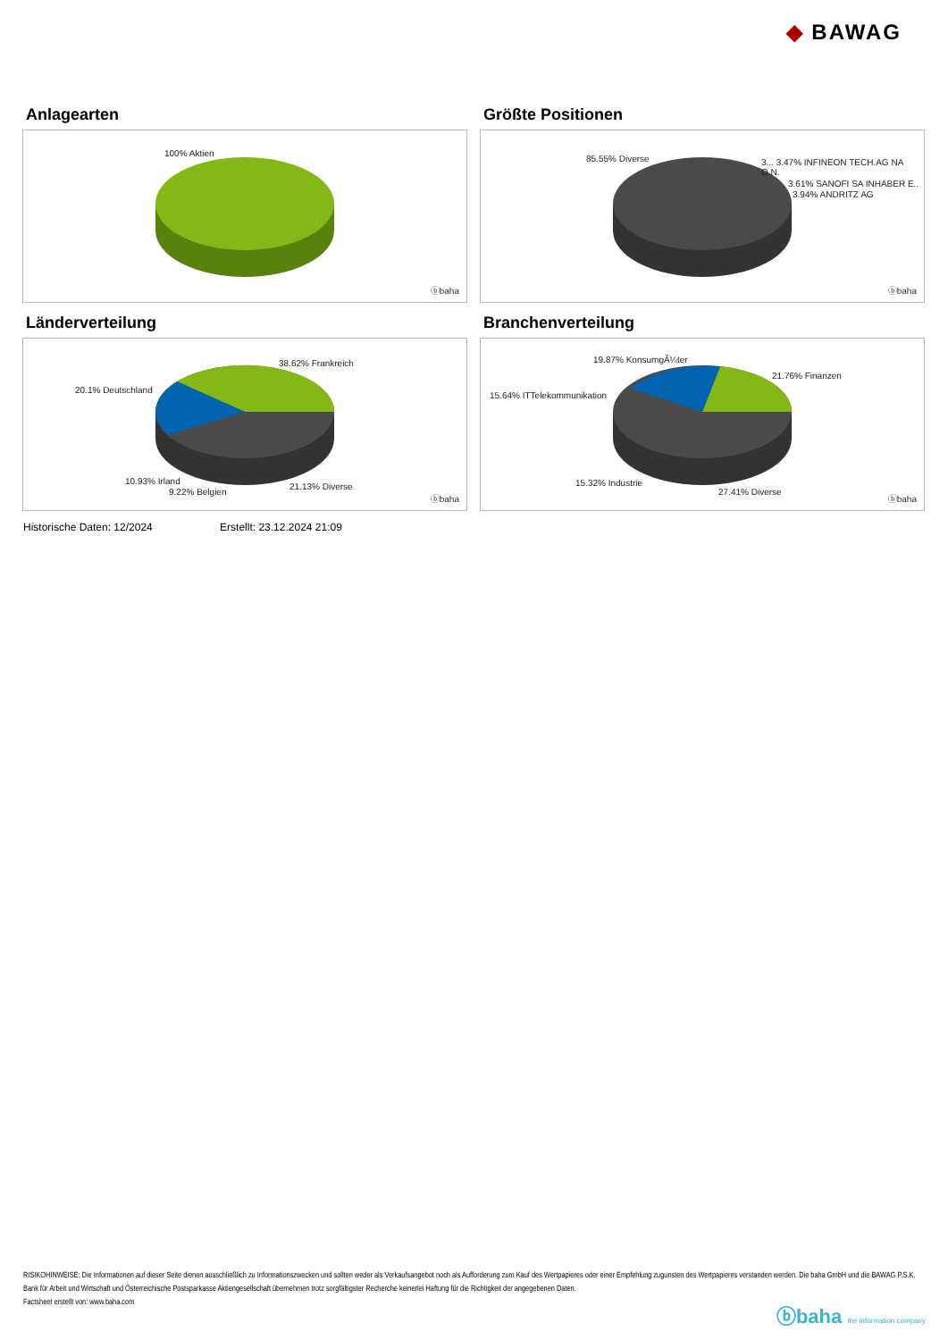◆ BAWAG
Anlagearten
100% Aktien
ⓑbaha
Größte Positionen
85.55% Diverse
3... 3.47% INFINEON TECH.AG NA O.N.
3.61% SANOFI SA INHABER E..
3.94% ANDRITZ AG
ⓑbaha
Länderverteilung
38.62% Frankreich
20.1% Deutschland
10.93% Irland
9.22% Belgien
21.13% Diverse
ⓑbaha
Branchenverteilung
19.87% KonsumgÃ¼ter
21.76% Finanzen
15.64% ITTelekommunikation
15.32% Industrie
27.41% Diverse
ⓑbaha
Historische Daten: 12/2024 Erstellt: 23.12.2024 21:09
RISIKOHINWEISE: Die Informationen auf dieser Seite dienen ausschließlich zu Informationszwecken und sollten weder als Verkaufsangebot noch als Aufforderung zum Kauf des Wertpapieres oder einer Empfehlung zugunsten des Wertpapieres verstanden werden. Die baha GmbH und die BAWAG P.S.K. Bank für Arbeit und Wirtschaft und Österreichische Postsparkasse Aktiengesellschaft übernehmen trotz sorgfältigster Recherche keinerlei Haftung für die Richtigkeit der angegebenen Daten.
Factsheet erstellt von: www.baha.com
ⓑbaha the information company